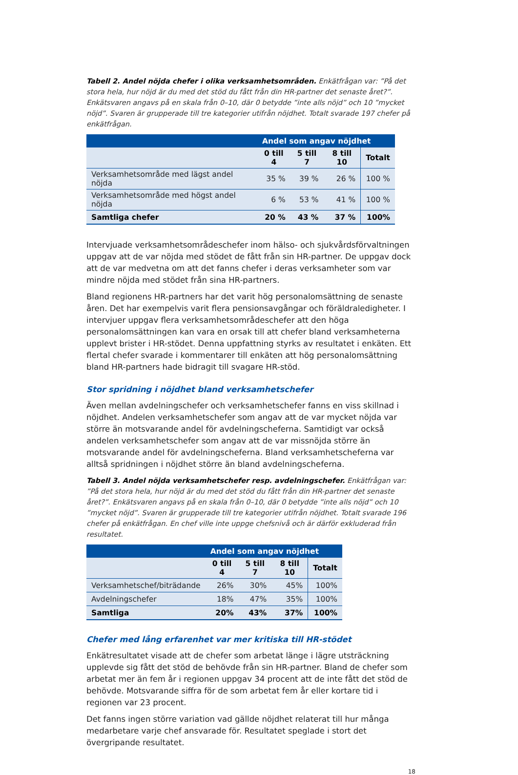Tabell 2. Andel nöjda chefer i olika verksamhetsområden. Enkätfrågan var: ”På det stora hela, hur nöjd är du med det stöd du fått från din HR-partner det senaste året?”. Enkätsvaren angavs på en skala från 0–10, där 0 betydde ”inte alls nöjd” och 10 ”mycket nöjd”. Svaren är grupperade till tre kategorier utifrån nöjdhet. Totalt svarade 197 chefer på enkätfrågan.
| | Andel som angav nöjdhet | | | |
| --- | --- | --- | --- | --- |
| | 0 till 4 | 5 till 7 | 8 till 10 | Totalt |
| Verksamhetsområde med lägst andel nöjda | 35 % | 39 % | 26 % | 100 % |
| Verksamhetsområde med högst andel nöjda | 6 % | 53 % | 41 % | 100 % |
| Samtliga chefer | 20 % | 43 % | 37 % | 100% |
Intervjuade verksamhetsområdeschefer inom hälso- och sjukvårdsförvaltningen uppgav att de var nöjda med stödet de fått från sin HR-partner. De uppgav dock att de var medvetna om att det fanns chefer i deras verksamheter som var mindre nöjda med stödet från sina HR-partners.
Bland regionens HR-partners har det varit hög personalomsättning de senaste åren. Det har exempelvis varit flera pensionsavgångar och föräldraledigheter. I intervjuer uppgav flera verksamhetsområdeschefer att den höga personalomsättningen kan vara en orsak till att chefer bland verksamheterna upplevt brister i HR-stödet. Denna uppfattning styrks av resultatet i enkäten. Ett flertal chefer svarade i kommentarer till enkäten att hög personalomsättning bland HR-partners hade bidragit till svagare HR-stöd.
Stor spridning i nöjdhet bland verksamhetschefer
Även mellan avdelningschefer och verksamhetschefer fanns en viss skillnad i nöjdhet. Andelen verksamhetschefer som angav att de var mycket nöjda var större än motsvarande andel för avdelningscheferna. Samtidigt var också andelen verksamhetschefer som angav att de var missnöjda större än motsvarande andel för avdelningscheferna. Bland verksamhetscheferna var alltså spridningen i nöjdhet större än bland avdelningscheferna.
Tabell 3. Andel nöjda verksamhetschefer resp. avdelningschefer. Enkätfrågan var: ”På det stora hela, hur nöjd är du med det stöd du fått från din HR-partner det senaste året?”. Enkätsvaren angavs på en skala från 0–10, där 0 betydde ”inte alls nöjd” och 10 ”mycket nöjd”. Svaren är grupperade till tre kategorier utifrån nöjdhet. Totalt svarade 196 chefer på enkätfrågan. En chef ville inte uppge chefsnivå och är därför exkluderad från resultatet.
| | Andel som angav nöjdhet | | | |
| --- | --- | --- | --- | --- |
| | 0 till 4 | 5 till 7 | 8 till 10 | Totalt |
| Verksamhetschef/biträdande | 26% | 30% | 45% | 100% |
| Avdelningschefer | 18% | 47% | 35% | 100% |
| Samtliga | 20% | 43% | 37% | 100% |
Chefer med lång erfarenhet var mer kritiska till HR-stödet
Enkätresultatet visade att de chefer som arbetat länge i lägre utsträckning upplevde sig fått det stöd de behövde från sin HR-partner. Bland de chefer som arbetat mer än fem år i regionen uppgav 34 procent att de inte fått det stöd de behövde. Motsvarande siffra för de som arbetat fem år eller kortare tid i regionen var 23 procent.
Det fanns ingen större variation vad gällde nöjdhet relaterat till hur många medarbetare varje chef ansvarade för. Resultatet speglade i stort det övergripande resultatet.
18